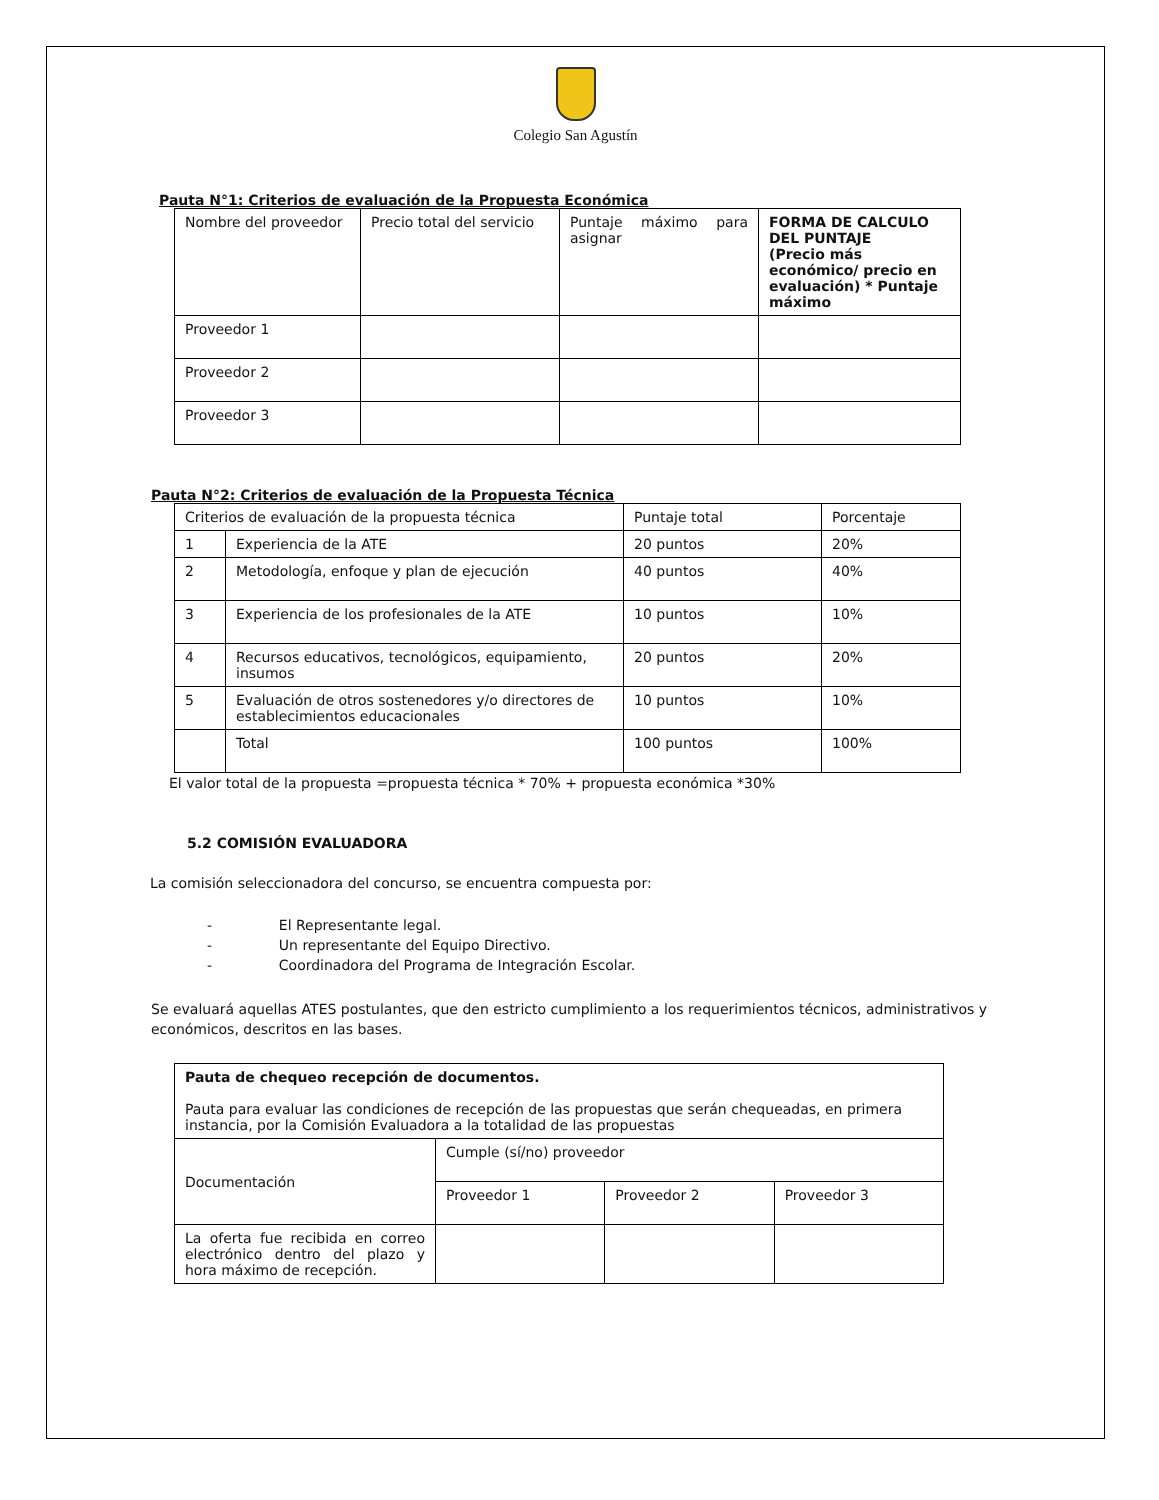Colegio San Agustín
Pauta N°1: Criterios de evaluación de la Propuesta Económica
| Nombre del proveedor | Precio total del servicio | Puntaje máximo para asignar | FORMA DE CALCULO DEL PUNTAJE (Precio más económico/ precio en evaluación) * Puntaje máximo |
| Proveedor 1 | | | |
| Proveedor 2 | | | |
| Proveedor 3 | | | |
Pauta N°2: Criterios de evaluación de la Propuesta Técnica
| Criterios de evaluación de la propuesta técnica | | Puntaje total | Porcentaje |
| 1 | Experiencia de la ATE | 20 puntos | 20% |
| 2 | Metodología, enfoque y plan de ejecución | 40 puntos | 40% |
| 3 | Experiencia de los profesionales de la ATE | 10 puntos | 10% |
| 4 | Recursos educativos, tecnológicos, equipamiento, insumos | 20 puntos | 20% |
| 5 | Evaluación de otros sostenedores y/o directores de establecimientos educacionales | 10 puntos | 10% |
| | Total | 100 puntos | 100% |
El valor total de la propuesta =propuesta técnica * 70% + propuesta económica *30%
5.2 COMISIÓN EVALUADORA
La comisión seleccionadora del concurso, se encuentra compuesta por:
- El Representante legal.
- Un representante del Equipo Directivo.
- Coordinadora del Programa de Integración Escolar.
Se evaluará aquellas ATES postulantes, que den estricto cumplimiento a los requerimientos técnicos, administrativos y económicos, descritos en las bases.
| Pauta de chequeo recepción de documentos. Pauta para evaluar las condiciones de recepción de las propuestas que serán chequeadas, en primera instancia, por la Comisión Evaluadora a la totalidad de las propuestas | | | |
| Documentación | Cumple (sí/no) proveedor | | |
| | Proveedor 1 | Proveedor 2 | Proveedor 3 |
| La oferta fue recibida en correo electrónico dentro del plazo y hora máximo de recepción. | | | |